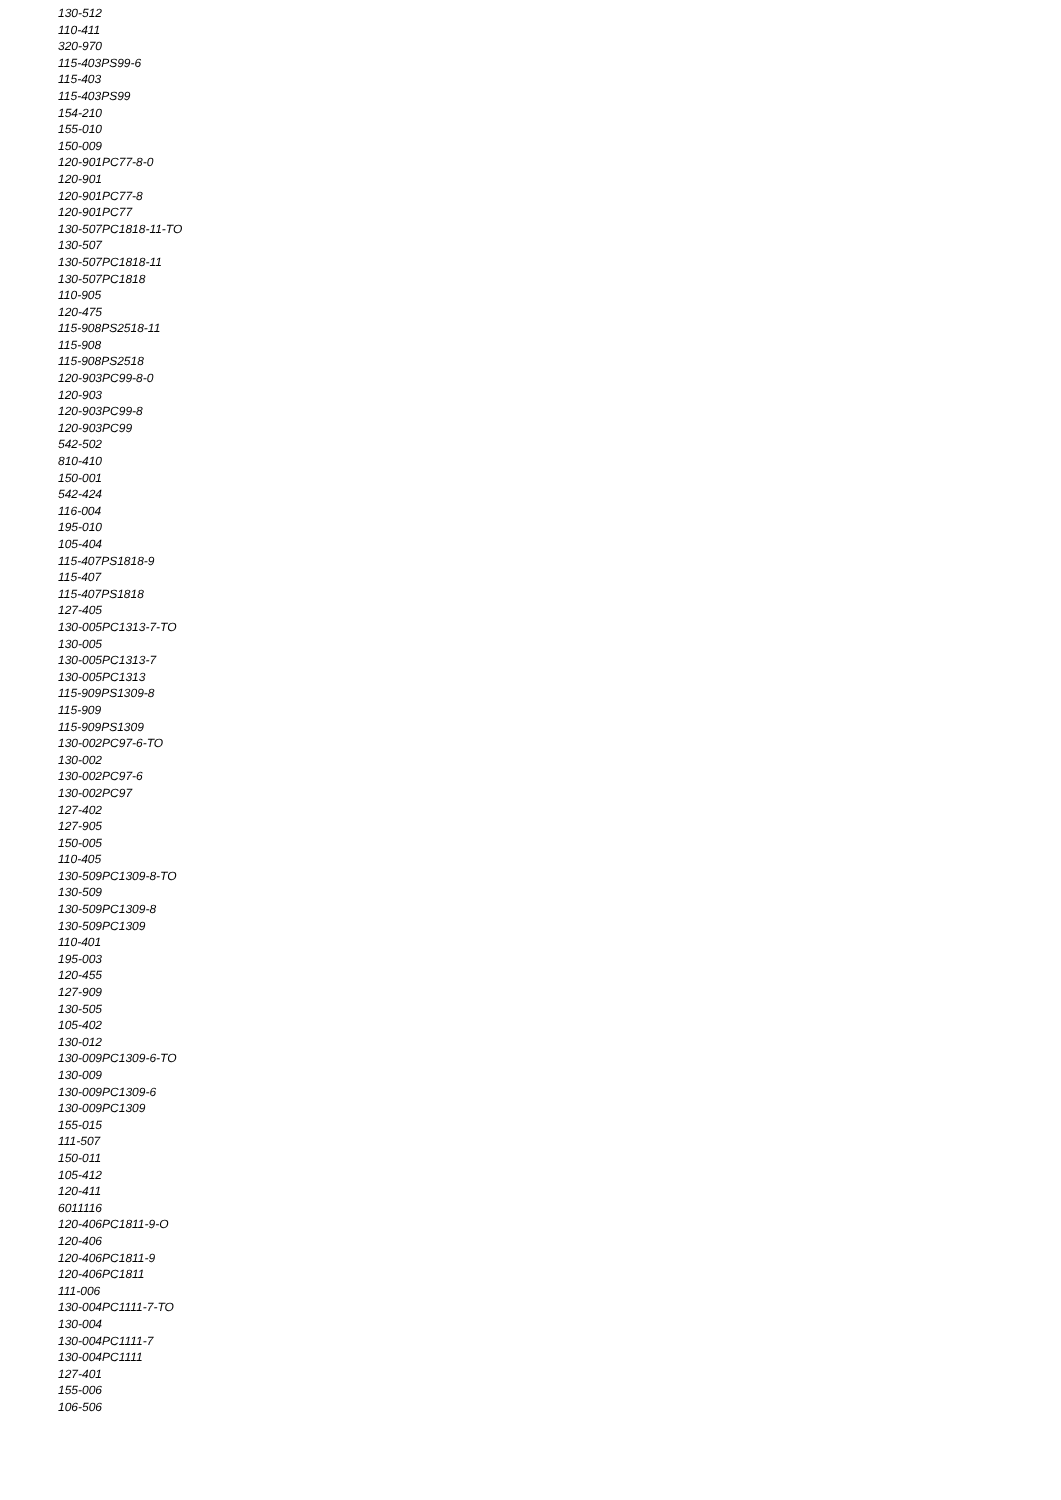130-512
110-411
320-970
115-403PS99-6
115-403
115-403PS99
154-210
155-010
150-009
120-901PC77-8-0
120-901
120-901PC77-8
120-901PC77
130-507PC1818-11-TO
130-507
130-507PC1818-11
130-507PC1818
110-905
120-475
115-908PS2518-11
115-908
115-908PS2518
120-903PC99-8-0
120-903
120-903PC99-8
120-903PC99
542-502
810-410
150-001
542-424
116-004
195-010
105-404
115-407PS1818-9
115-407
115-407PS1818
127-405
130-005PC1313-7-TO
130-005
130-005PC1313-7
130-005PC1313
115-909PS1309-8
115-909
115-909PS1309
130-002PC97-6-TO
130-002
130-002PC97-6
130-002PC97
127-402
127-905
150-005
110-405
130-509PC1309-8-TO
130-509
130-509PC1309-8
130-509PC1309
110-401
195-003
120-455
127-909
130-505
105-402
130-012
130-009PC1309-6-TO
130-009
130-009PC1309-6
130-009PC1309
155-015
111-507
150-011
105-412
120-411
6011116
120-406PC1811-9-O
120-406
120-406PC1811-9
120-406PC1811
111-006
130-004PC1111-7-TO
130-004
130-004PC1111-7
130-004PC1111
127-401
155-006
106-506